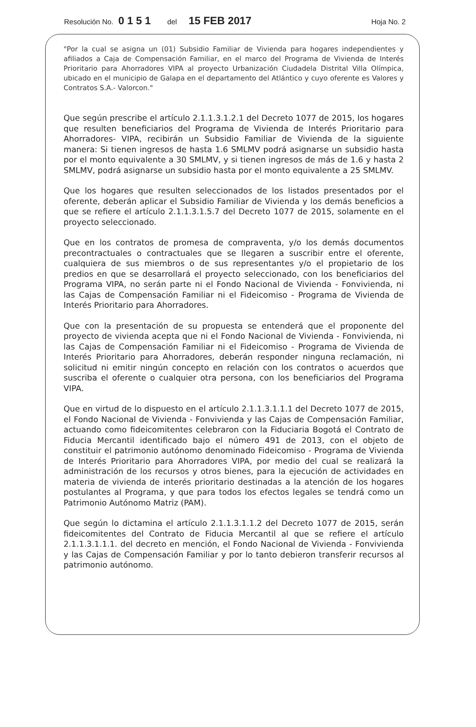Resolución No. 0151 del 15 FEB 2017 Hoja No. 2
"Por la cual se asigna un (01) Subsidio Familiar de Vivienda para hogares independientes y afiliados a Caja de Compensación Familiar, en el marco del Programa de Vivienda de Interés Prioritario para Ahorradores VIPA al proyecto Urbanización Ciudadela Distrital Villa Olímpica, ubicado en el municipio de Galapa en el departamento del Atlántico y cuyo oferente es Valores y Contratos S.A.- Valorcon."
Que según prescribe el artículo 2.1.1.3.1.2.1 del Decreto 1077 de 2015, los hogares que resulten beneficiarios del Programa de Vivienda de Interés Prioritario para Ahorradores- VIPA, recibirán un Subsidio Familiar de Vivienda de la siguiente manera: Si tienen ingresos de hasta 1.6 SMLMV podrá asignarse un subsidio hasta por el monto equivalente a 30 SMLMV, y si tienen ingresos de más de 1.6 y hasta 2 SMLMV, podrá asignarse un subsidio hasta por el monto equivalente a 25 SMLMV.
Que los hogares que resulten seleccionados de los listados presentados por el oferente, deberán aplicar el Subsidio Familiar de Vivienda y los demás beneficios a que se refiere el artículo 2.1.1.3.1.5.7 del Decreto 1077 de 2015, solamente en el proyecto seleccionado.
Que en los contratos de promesa de compraventa, y/o los demás documentos precontractuales o contractuales que se llegaren a suscribir entre el oferente, cualquiera de sus miembros o de sus representantes y/o el propietario de los predios en que se desarrollará el proyecto seleccionado, con los beneficiarios del Programa VIPA, no serán parte ni el Fondo Nacional de Vivienda - Fonvivienda, ni las Cajas de Compensación Familiar ni el Fideicomiso - Programa de Vivienda de Interés Prioritario para Ahorradores.
Que con la presentación de su propuesta se entenderá que el proponente del proyecto de vivienda acepta que ni el Fondo Nacional de Vivienda - Fonvivienda, ni las Cajas de Compensación Familiar ni el Fideicomiso - Programa de Vivienda de Interés Prioritario para Ahorradores, deberán responder ninguna reclamación, ni solicitud ni emitir ningún concepto en relación con los contratos o acuerdos que suscriba el oferente o cualquier otra persona, con los beneficiarios del Programa VIPA.
Que en virtud de lo dispuesto en el artículo 2.1.1.3.1.1.1 del Decreto 1077 de 2015, el Fondo Nacional de Vivienda - Fonvivienda y las Cajas de Compensación Familiar, actuando como fideicomitentes celebraron con la Fiduciaria Bogotá el Contrato de Fiducia Mercantil identificado bajo el número 491 de 2013, con el objeto de constituir el patrimonio autónomo denominado Fideicomiso - Programa de Vivienda de Interés Prioritario para Ahorradores VIPA, por medio del cual se realizará la administración de los recursos y otros bienes, para la ejecución de actividades en materia de vivienda de interés prioritario destinadas a la atención de los hogares postulantes al Programa, y que para todos los efectos legales se tendrá como un Patrimonio Autónomo Matriz (PAM).
Que según lo dictamina el artículo 2.1.1.3.1.1.2 del Decreto 1077 de 2015, serán fideicomitentes del Contrato de Fiducia Mercantil al que se refiere el artículo 2.1.1.3.1.1.1. del decreto en mención, el Fondo Nacional de Vivienda - Fonvivienda y las Cajas de Compensación Familiar y por lo tanto debieron transferir recursos al patrimonio autónomo.